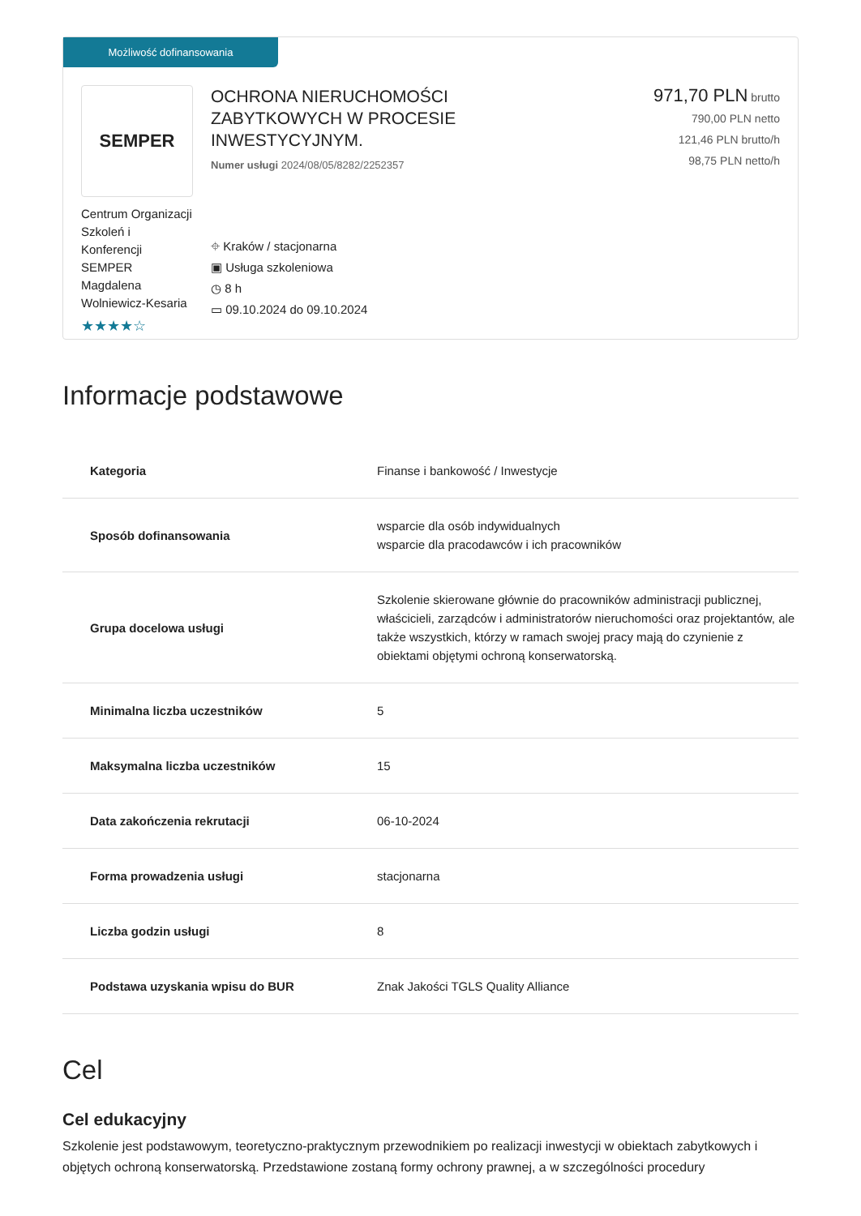Możliwość dofinansowania
SEMPER
Centrum Organizacji Szkoleń i Konferencji SEMPER Magdalena Wolniewicz-Kesaria
★★★★☆
OCHRONA NIERUCHOMOŚCI
ZABYTKOWYCH W PROCESIE
INWESTYCYJNYM.
Numer usługi 2024/08/05/8282/2252357
⌖ Kraków / stacjonarna
▣ Usługa szkoleniowa
◷ 8 h
▭ 09.10.2024 do 09.10.2024
971,70 PLN brutto
790,00 PLN netto
121,46 PLN brutto/h
98,75 PLN netto/h
Informacje podstawowe
| Kategoria | Finanse i bankowość / Inwestycje |
| Sposób dofinansowania | wsparcie dla osób indywidualnych wsparcie dla pracodawców i ich pracowników |
| Grupa docelowa usługi | Szkolenie skierowane głównie do pracowników administracji publicznej, właścicieli, zarządców i administratorów nieruchomości oraz projektantów, ale także wszystkich, którzy w ramach swojej pracy mają do czynienie z obiektami objętymi ochroną konserwatorską. |
| Minimalna liczba uczestników | 5 |
| Maksymalna liczba uczestników | 15 |
| Data zakończenia rekrutacji | 06-10-2024 |
| Forma prowadzenia usługi | stacjonarna |
| Liczba godzin usługi | 8 |
| Podstawa uzyskania wpisu do BUR | Znak Jakości TGLS Quality Alliance |
Cel
Cel edukacyjny
Szkolenie jest podstawowym, teoretyczno-praktycznym przewodnikiem po realizacji inwestycji w obiektach zabytkowych i objętych ochroną konserwatorską. Przedstawione zostaną formy ochrony prawnej, a w szczególności procedury